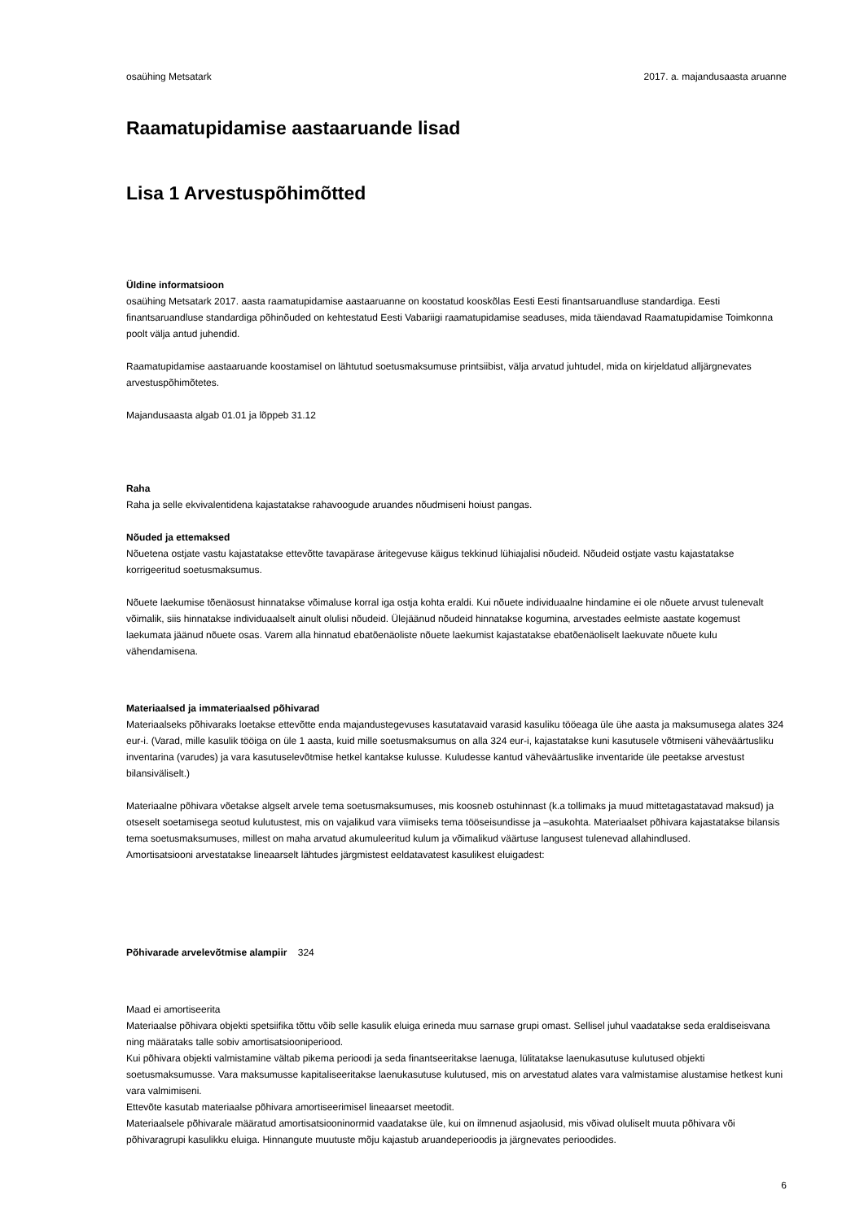osaühing Metsatark 2017. a. majandusaasta aruanne
Raamatupidamise aastaaruande lisad
Lisa 1 Arvestuspõhimõtted
Üldine informatsioon
osaühing Metsatark 2017. aasta raamatupidamise aastaaruanne on koostatud kooskõlas Eesti Eesti finantsaruandluse standardiga. Eesti finantsaruandluse standardiga põhinõuded on kehtestatud Eesti Vabariigi raamatupidamise seaduses, mida täiendavad Raamatupidamise Toimkonna poolt välja antud juhendid.
Raamatupidamise aastaaruande koostamisel on lähtutud soetusmaksumuse printsiibist, välja arvatud juhtudel, mida on kirjeldatud alljärgnevates arvestuspõhimõtetes.
Majandusaasta algab 01.01 ja lõppeb 31.12
Raha
Raha ja selle ekvivalentidena kajastatakse rahavoogude aruandes nõudmiseni hoiust pangas.
Nõuded ja ettemaksed
Nõuetena ostjate vastu kajastatakse ettevõtte tavapärase äritegevuse käigus tekkinud lühiajalisi nõudeid. Nõudeid ostjate vastu kajastatakse korrigeeritud soetusmaksumus.
Nõuete laekumise tõenäosust hinnatakse võimaluse korral iga ostja kohta eraldi. Kui nõuete individuaalne hindamine ei ole nõuete arvust tulenevalt võimalik, siis hinnatakse individuaalselt ainult olulisi nõudeid. Ülejäänud nõudeid hinnatakse kogumina, arvestades eelmiste aastate kogemust laekumata jäänud nõuete osas. Varem alla hinnatud ebatõenäoliste nõuete laekumist kajastatakse ebatõenäoliselt laekuvate nõuete kulu vähendamisena.
Materiaalsed ja immateriaalsed põhivarad
Materiaalseks põhivaraks loetakse ettevõtte enda majandustegevuses kasutatavaid varasid kasuliku tööeaga üle ühe aasta ja maksumusega alates 324 eur-i. (Varad, mille kasulik tööiga on üle 1 aasta, kuid mille soetusmaksumus on alla 324 eur-i, kajastatakse kuni kasutusele võtmiseni väheväärtusliku inventarina (varudes) ja vara kasutuselevõtmise hetkel kantakse kulusse. Kuludesse kantud väheväärtuslike inventaride üle peetakse arvestust bilansiväliselt.)
Materiaalne põhivara võetakse algselt arvele tema soetusmaksumuses, mis koosneb ostuhinnast (k.a tollimaks ja muud mittetagastatavad maksud) ja otseselt soetamisega seotud kulutustest, mis on vajalikud vara viimiseks tema tööseisundisse ja –asukohta. Materiaalset põhivara kajastatakse bilansis tema soetusmaksumuses, millest on maha arvatud akumuleeritud kulum ja võimalikud väärtuse langusest tulenevad allahindlused.
Amortisatsiooni arvestatakse lineaarselt lähtudes järgmistest eeldatavatest kasulikest eluigadest:
Põhivarade arvelevõtmise alampiir 324
Maad ei amortiseerita
Materiaalse põhivara objekti spetsiifika tõttu võib selle kasulik eluiga erineda muu sarnase grupi omast. Sellisel juhul vaadatakse seda eraldiseisvana ning määrataks talle sobiv amortisatsiooniperiood.
Kui põhivara objekti valmistamine vältab pikema perioodi ja seda finantseeritakse laenuga, lülitatakse laenukasutuse kulutused objekti soetusmaksumusse. Vara maksumusse kapitaliseeritakse laenukasutuse kulutused, mis on arvestatud alates vara valmistamise alustamise hetkest kuni vara valmimiseni.
Ettevõte kasutab materiaalse põhivara amortiseerimisel lineaarset meetodit.
Materiaalsele põhivarale määratud amortisatsiooninormid vaadatakse üle, kui on ilmnenud asjaolusid, mis võivad oluliselt muuta põhivara või põhivaragrupi kasulikku eluiga. Hinnangute muutuste mõju kajastub aruandeperioodis ja järgnevates perioodides.
6